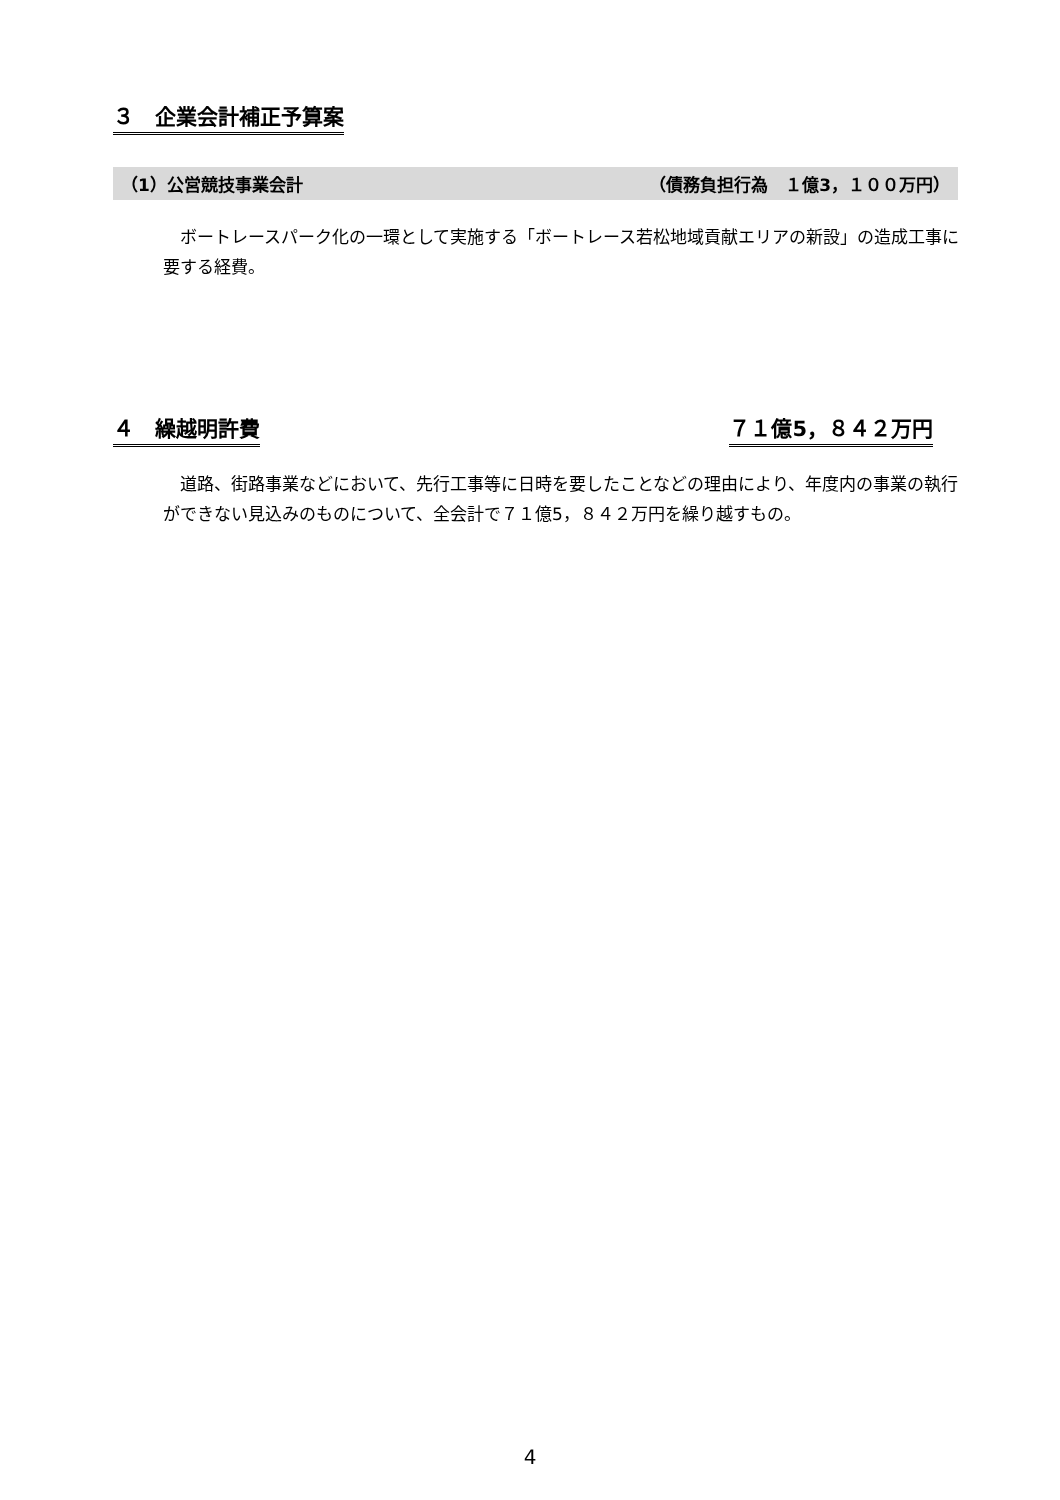３　企業会計補正予算案
（1）公営競技事業会計 （債務負担行為　１億3，１００万円）
ボートレースパーク化の一環として実施する「ボートレース若松地域貢献エリアの新設」の造成工事に要する経費。
４　繰越明許費 ７１億5，８４２万円
道路、街路事業などにおいて、先行工事等に日時を要したことなどの理由により、年度内の事業の執行ができない見込みのものについて、全会計で７１億5，８４２万円を繰り越すもの。
4